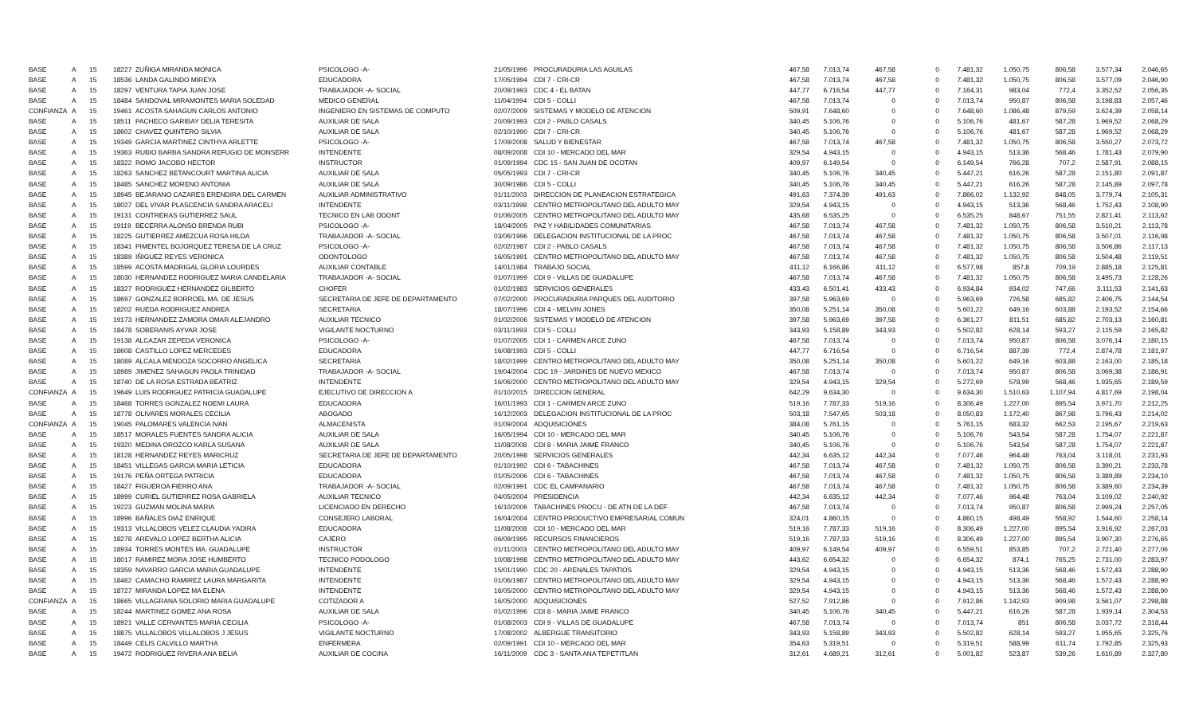| BASE | A | 15 | 18227 | ZUÑIGA MIRANDA MONICA | PSICOLOGO -A- | 21/05/1996 | PROCURADURIA LAS AGUILAS | 467,58 | 7.013,74 | 467,58 | 0 | 7.481,32 | 1.050,75 | 806,58 | 3.577,34 | 2.046,65 |
| BASE | A | 15 | 18536 | LANDA GALINDO MIREYA | EDUCADORA | 17/05/1994 | CDI 7 - CRI-CR | 467,58 | 7.013,74 | 467,58 | 0 | 7.481,32 | 1.050,75 | 806,58 | 3.577,09 | 2.046,90 |
| BASE | A | 15 | 18297 | VENTURA TAPIA JUAN JOSE | TRABAJADOR -A- SOCIAL | 20/09/1993 | CDC 4 - EL BATAN | 447,77 | 6.716,54 | 447,77 | 0 | 7.164,31 | 983,04 | 772,4 | 3.352,52 | 2.056,35 |
| BASE | A | 15 | 18484 | SANDOVAL MIRAMONTES MARIA SOLEDAD | MEDICO GENERAL | 11/04/1994 | CDI 5 - COLLI | 467,58 | 7.013,74 | 0 | 0 | 7.013,74 | 950,87 | 806,58 | 3.198,83 | 2.057,46 |
| CONFIANZA | A | 15 | 19461 | ACOSTA SAHAGUN CARLOS ANTONIO | INGENIERO EN SISTEMAS DE COMPUTO | 02/07/2009 | SISTEMAS Y MODELO DE ATENCION | 509,91 | 7.648,60 | 0 | 0 | 7.648,60 | 1.086,48 | 879,59 | 3.624,39 | 2.058,14 |
| BASE | A | 15 | 18511 | PACHECO GARIBAY DELIA TERESITA | AUXILIAR DE SALA | 20/09/1993 | CDI 2 - PABLO CASALS | 340,45 | 5.106,76 | 0 | 0 | 5.106,76 | 481,67 | 587,28 | 1.969,52 | 2.068,29 |
| BASE | A | 15 | 18602 | CHAVEZ QUINTERO SILVIA | AUXILIAR DE SALA | 02/10/1990 | CDI 7 - CRI-CR | 340,45 | 5.106,76 | 0 | 0 | 5.106,76 | 481,67 | 587,28 | 1.969,52 | 2.068,29 |
| BASE | A | 15 | 19349 | GARCIA MARTINEZ CINTHYA ARLETTE | PSICOLOGO -A- | 17/09/2008 | SALUD Y BIENESTAR | 467,58 | 7.013,74 | 467,58 | 0 | 7.481,32 | 1.050,75 | 806,58 | 3.550,27 | 2.073,72 |
| BASE | A | 15 | 19363 | RUBIO BARBA SANDRA REFUGIO DE MONSERR | INTENDENTE | 08/09/2008 | CDI 10 - MERCADO DEL MAR | 329,54 | 4.943,15 | 0 | 0 | 4.943,15 | 513,36 | 568,46 | 1.781,43 | 2.079,90 |
| BASE | A | 15 | 18322 | ROMO JACOBO HECTOR | INSTRUCTOR | 01/09/1994 | CDC 15 - SAN JUAN DE OCOTAN | 409,97 | 6.149,54 | 0 | 0 | 6.149,54 | 766,28 | 707,2 | 2.587,91 | 2.088,15 |
| BASE | A | 15 | 18263 | SANCHEZ BETANCOURT MARTINA ALICIA | AUXILIAR DE SALA | 05/05/1993 | CDI 7 - CRI-CR | 340,45 | 5.106,76 | 340,45 | 0 | 5.447,21 | 616,26 | 587,28 | 2.151,80 | 2.091,87 |
| BASE | A | 15 | 18485 | SANCHEZ MORENO ANTONIA | AUXILIAR DE SALA | 30/09/1986 | CDI 5 - COLLI | 340,45 | 5.106,76 | 340,45 | 0 | 5.447,21 | 616,26 | 587,28 | 2.145,89 | 2.097,78 |
| BASE | A | 15 | 18945 | BEJARANO CAZARES ERENDIRA DEL CARMEN | AUXILIAR ADMINISTRATIVO | 01/11/2003 | DIRECCION DE PLANEACION ESTRATEGICA | 491,63 | 7.374,39 | 491,63 | 0 | 7.866,02 | 1.132,92 | 848,05 | 3.779,74 | 2.105,31 |
| BASE | A | 15 | 18027 | DEL VIVAR PLASCENCIA SANDRA ARACELI | INTENDENTE | 03/11/1998 | CENTRO METROPOLITANO DEL ADULTO MAY | 329,54 | 4.943,15 | 0 | 0 | 4.943,15 | 513,36 | 568,46 | 1.752,43 | 2.108,90 |
| BASE | A | 15 | 19131 | CONTRERAS GUTIERREZ SAUL | TECNICO EN LAB ODONT | 01/06/2005 | CENTRO METROPOLITANO DEL ADULTO MAY | 435,68 | 6.535,25 | 0 | 0 | 6.535,25 | 848,67 | 751,55 | 2.821,41 | 2.113,62 |
| BASE | A | 15 | 19119 | BECERRA ALONSO BRENDA RUBI | PSICOLOGO -A- | 18/04/2005 | PAZ Y HABILIDADES COMUNITARIAS | 467,58 | 7.013,74 | 467,58 | 0 | 7.481,32 | 1.050,75 | 806,58 | 3.510,21 | 2.113,78 |
| BASE | A | 15 | 18225 | GUTIERREZ AMEZCUA ROSA HILDA | TRABAJADOR -A- SOCIAL | 03/06/1996 | DELEGACION INSTITUCIONAL DE LA PROC | 467,58 | 7.013,74 | 467,58 | 0 | 7.481,32 | 1.050,75 | 806,58 | 3.507,01 | 2.116,98 |
| BASE | A | 15 | 18341 | PIMENTEL BOJORQUEZ TERESA DE LA CRUZ | PSICOLOGO -A- | 02/02/1987 | CDI 2 - PABLO CASALS | 467,58 | 7.013,74 | 467,58 | 0 | 7.481,32 | 1.050,75 | 806,58 | 3.506,86 | 2.117,13 |
| BASE | A | 15 | 18389 | IÑIGUEZ REYES VERONICA | ODONTOLOGO | 16/05/1991 | CENTRO METROPOLITANO DEL ADULTO MAY | 467,58 | 7.013,74 | 467,58 | 0 | 7.481,32 | 1.050,75 | 806,58 | 3.504,48 | 2.119,51 |
| BASE | A | 15 | 18599 | ACOSTA MADRIGAL GLORIA LOURDES | AUXILIAR CONTABLE | 14/01/1984 | TRABAJO SOCIAL | 411,12 | 6.166,86 | 411,12 | 0 | 6.577,98 | 857,8 | 709,19 | 2.885,18 | 2.125,81 |
| BASE | A | 15 | 18030 | HERNANDEZ RODRIGUEZ MARIA CANDELARIA | TRABAJADOR -A- SOCIAL | 01/07/1999 | CDI 9 - VILLAS DE GUADALUPE | 467,58 | 7.013,74 | 467,58 | 0 | 7.481,32 | 1.050,75 | 806,58 | 3.495,73 | 2.128,26 |
| BASE | A | 15 | 18327 | RODRIGUEZ HERNANDEZ GILBERTO | CHOFER | 01/02/1983 | SERVICIOS GENERALES | 433,43 | 6.501,41 | 433,43 | 0 | 6.934,84 | 934,02 | 747,66 | 3.111,53 | 2.141,63 |
| BASE | A | 15 | 18697 | GONZALEZ BORROEL MA. DE JESUS | SECRETARIA DE JEFE DE DEPARTAMENTO | 07/02/2000 | PROCURADURIA PARQUES DEL AUDITORIO | 397,58 | 5.963,69 | 0 | 0 | 5.963,69 | 726,58 | 685,82 | 2.406,75 | 2.144,54 |
| BASE | A | 15 | 18202 | RUEDA RODRIGUEZ ANDREA | SECRETARIA | 18/07/1996 | CDI 4 - MELVIN JONES | 350,08 | 5.251,14 | 350,08 | 0 | 5.601,22 | 649,16 | 603,88 | 2.193,52 | 2.154,66 |
| BASE | A | 15 | 19173 | HERNANDEZ ZAMORA OMAR ALEJANDRO | AUXILIAR TECNICO | 01/02/2006 | SISTEMAS Y MODELO DE ATENCION | 397,58 | 5.963,69 | 397,58 | 0 | 6.361,27 | 811,51 | 685,82 | 2.703,13 | 2.160,81 |
| BASE | A | 15 | 18478 | SOBERANIS AYVAR JOSE | VIGILANTE NOCTURNO | 03/11/1993 | CDI 5 - COLLI | 343,93 | 5.158,89 | 343,93 | 0 | 5.502,82 | 628,14 | 593,27 | 2.115,59 | 2.165,82 |
| BASE | A | 15 | 19138 | ALCAZAR ZEPEDA VERONICA | PSICOLOGO -A- | 01/07/2005 | CDI 1 - CARMEN ARCE ZUNO | 467,58 | 7.013,74 | 0 | 0 | 7.013,74 | 950,87 | 806,58 | 3.076,14 | 2.180,15 |
| BASE | A | 15 | 18608 | CASTILLO LOPEZ MERCEDES | EDUCADORA | 16/08/1993 | CDI 5 - COLLI | 447,77 | 6.716,54 | 0 | 0 | 6.716,54 | 887,39 | 772,4 | 2.874,78 | 2.181,97 |
| BASE | A | 15 | 18089 | ALCALA MENDOZA SOCORRO ANGELICA | SECRETARIA | 18/02/1999 | CENTRO METROPOLITANO DEL ADULTO MAY | 350,08 | 5.251,14 | 350,08 | 0 | 5.601,22 | 649,16 | 603,88 | 2.163,00 | 2.185,18 |
| BASE | A | 15 | 18989 | JIMENEZ SAHAGUN PAOLA TRINIDAD | TRABAJADOR -A- SOCIAL | 19/04/2004 | CDC 19 - JARDINES DE NUEVO MEXICO | 467,58 | 7.013,74 | 0 | 0 | 7.013,74 | 950,87 | 806,58 | 3.069,38 | 2.186,91 |
| BASE | A | 15 | 18740 | DE LA ROSA ESTRADA BEATRIZ | INTENDENTE | 16/06/2000 | CENTRO METROPOLITANO DEL ADULTO MAY | 329,54 | 4.943,15 | 329,54 | 0 | 5.272,69 | 578,99 | 568,46 | 1.935,65 | 2.189,59 |
| CONFIANZA | A | 15 | 19649 | LUIS RODRIGUEZ PATRICIA GUADALUPE | EJECUTIVO DE DIRECCION A | 01/10/2015 | DIRECCION GENERAL | 642,29 | 9.634,30 | 0 | 0 | 9.634,30 | 1.510,63 | 1.107,94 | 4.817,69 | 2.198,04 |
| BASE | A | 15 | 18468 | TORRES GONZALEZ NOEMI LAURA | EDUCADORA | 16/01/1993 | CDI 1 - CARMEN ARCE ZUNO | 519,16 | 7.787,33 | 519,16 | 0 | 8.306,49 | 1.227,00 | 895,54 | 3.971,70 | 2.212,25 |
| BASE | A | 15 | 18778 | OLIVARES MORALES CECILIA | ABOGADO | 16/12/2003 | DELEGACION INSTITUCIONAL DE LA PROC | 503,18 | 7.547,65 | 503,18 | 0 | 8.050,83 | 1.172,40 | 867,98 | 3.796,43 | 2.214,02 |
| CONFIANZA | A | 15 | 19045 | PALOMARES VALENCIA IVAN | ALMACENISTA | 01/09/2004 | ADQUISICIONES | 384,08 | 5.761,15 | 0 | 0 | 5.761,15 | 683,32 | 662,53 | 2.195,67 | 2.219,63 |
| BASE | A | 15 | 18517 | MORALES FUENTES SANDRA ALICIA | AUXILIAR DE SALA | 16/05/1994 | CDI 10 - MERCADO DEL MAR | 340,45 | 5.106,76 | 0 | 0 | 5.106,76 | 543,54 | 587,28 | 1.754,07 | 2.221,87 |
| BASE | A | 15 | 19320 | MEDINA OROZCO KARLA SUSANA | AUXILIAR DE SALA | 11/08/2008 | CDI 8 - MARIA JAIME FRANCO | 340,45 | 5.106,76 | 0 | 0 | 5.106,76 | 543,54 | 587,28 | 1.754,07 | 2.221,87 |
| BASE | A | 15 | 18128 | HERNANDEZ REYES MARICRUZ | SECRETARIA DE JEFE DE DEPARTAMENTO | 20/05/1998 | SERVICIOS GENERALES | 442,34 | 6.635,12 | 442,34 | 0 | 7.077,46 | 964,48 | 763,04 | 3.118,01 | 2.231,93 |
| BASE | A | 15 | 18451 | VILLEGAS GARCIA MARIA LETICIA | EDUCADORA | 01/10/1992 | CDI 6 - TABACHINES | 467,58 | 7.013,74 | 467,58 | 0 | 7.481,32 | 1.050,75 | 806,58 | 3.390,21 | 2.233,78 |
| BASE | A | 15 | 19176 | PEÑA ORTEGA PATRICIA | EDUCADORA | 01/05/2006 | CDI 6 - TABACHINES | 467,58 | 7.013,74 | 467,58 | 0 | 7.481,32 | 1.050,75 | 806,58 | 3.389,89 | 2.234,10 |
| BASE | A | 15 | 18427 | FIGUEROA FIERRO ANA | TRABAJADOR -A- SOCIAL | 02/09/1991 | CDC EL CAMPANARIO | 467,58 | 7.013,74 | 467,58 | 0 | 7.481,32 | 1.050,75 | 806,58 | 3.389,60 | 2.234,39 |
| BASE | A | 15 | 18999 | CURIEL GUTIERREZ ROSA GABRIELA | AUXILIAR TECNICO | 04/05/2004 | PRESIDENCIA | 442,34 | 6.635,12 | 442,34 | 0 | 7.077,46 | 964,48 | 763,04 | 3.109,02 | 2.240,92 |
| BASE | A | 15 | 19223 | GUZMAN MOLINA MARIA | LICENCIADO EN DERECHO | 16/10/2006 | TABACHINES PROCU - DE ATN DE LA DEF | 467,58 | 7.013,74 | 0 | 0 | 7.013,74 | 950,87 | 806,58 | 2.999,24 | 2.257,05 |
| BASE | A | 15 | 18996 | BAÑALES DIAZ ENRIQUE | CONSEJERO LABORAL | 16/04/2004 | CENTRO PRODUCTIVO EMPRESARIAL COMUN | 324,01 | 4.860,15 | 0 | 0 | 4.860,15 | 498,49 | 558,92 | 1.544,60 | 2.258,14 |
| BASE | A | 15 | 19313 | VILLALOBOS VELEZ CLAUDIA YADIRA | EDUCADORA | 11/08/2008 | CDI 10 - MERCADO DEL MAR | 519,16 | 7.787,33 | 519,16 | 0 | 8.306,49 | 1.227,00 | 895,54 | 3.916,92 | 2.267,03 |
| BASE | A | 15 | 18278 | AREVALO LOPEZ BERTHA ALICIA | CAJERO | 06/09/1995 | RECURSOS FINANCIEROS | 519,16 | 7.787,33 | 519,16 | 0 | 8.306,49 | 1.227,00 | 895,54 | 3.907,30 | 2.276,65 |
| BASE | A | 15 | 18934 | TORRES MONTES MA. GUADALUPE | INSTRUCTOR | 01/11/2003 | CENTRO METROPOLITANO DEL ADULTO MAY | 409,97 | 6.149,54 | 409,97 | 0 | 6.559,51 | 853,85 | 707,2 | 2.721,40 | 2.277,06 |
| BASE | A | 15 | 18017 | RAMIREZ MORA JOSE HUMBERTO | TECNICO PODOLOGO | 10/08/1998 | CENTRO METROPOLITANO DEL ADULTO MAY | 443,62 | 6.654,32 | 0 | 0 | 6.654,32 | 874,1 | 765,25 | 2.731,00 | 2.283,97 |
| BASE | A | 15 | 18359 | NAVARRO GARCIA MARIA GUADALUPE | INTENDENTE | 15/01/1990 | CDC 20 - ARENALES TAPATIOS | 329,54 | 4.943,15 | 0 | 0 | 4.943,15 | 513,36 | 568,46 | 1.572,43 | 2.288,90 |
| BASE | A | 15 | 18462 | CAMACHO RAMIREZ LAURA MARGARITA | INTENDENTE | 01/06/1987 | CENTRO METROPOLITANO DEL ADULTO MAY | 329,54 | 4.943,15 | 0 | 0 | 4.943,15 | 513,36 | 568,46 | 1.572,43 | 2.288,90 |
| BASE | A | 15 | 18727 | MIRANDA LOPEZ MA ELENA | INTENDENTE | 16/05/2000 | CENTRO METROPOLITANO DEL ADULTO MAY | 329,54 | 4.943,15 | 0 | 0 | 4.943,15 | 513,36 | 568,46 | 1.572,43 | 2.288,90 |
| CONFIANZA | A | 15 | 18665 | VILLAGRANA SOLORIO MARIA GUADALUPE | COTIZADOR A | 16/05/2000 | ADQUISICIONES | 527,52 | 7.912,86 | 0 | 0 | 7.912,86 | 1.142,93 | 909,98 | 3.561,07 | 2.298,88 |
| BASE | A | 15 | 18244 | MARTINEZ GOMEZ ANA ROSA | AUXILIAR DE SALA | 01/02/1996 | CDI 8 - MARIA JAIME FRANCO | 340,45 | 5.106,76 | 340,45 | 0 | 5.447,21 | 616,26 | 587,28 | 1.939,14 | 2.304,53 |
| BASE | A | 15 | 18921 | VALLE CERVANTES MARIA CECILIA | PSICOLOGO -A- | 01/08/2003 | CDI 9 - VILLAS DE GUADALUPE | 467,58 | 7.013,74 | 0 | 0 | 7.013,74 | 851 | 806,58 | 3.037,72 | 2.318,44 |
| BASE | A | 15 | 18875 | VILLALOBOS VILLALOBOS J JESUS | VIGILANTE NOCTURNO | 17/08/2002 | ALBERGUE TRANSITORIO | 343,93 | 5.158,89 | 343,93 | 0 | 5.502,82 | 628,14 | 593,27 | 1.955,65 | 2.325,76 |
| BASE | A | 15 | 18449 | CELIS CALVILLO MARTHA | ENFERMERA | 02/09/1991 | CDI 10 - MERCADO DEL MAR | 354,63 | 5.319,51 | 0 | 0 | 5.319,51 | 588,99 | 611,74 | 1.792,85 | 2.325,93 |
| BASE | A | 15 | 19472 | RODRIGUEZ RIVERA ANA BELIA | AUXILIAR DE COCINA | 16/11/2009 | CDC 3 - SANTA ANA TEPETITLAN | 312,61 | 4.689,21 | 312,61 | 0 | 5.001,82 | 523,87 | 539,26 | 1.610,89 | 2.327,80 |